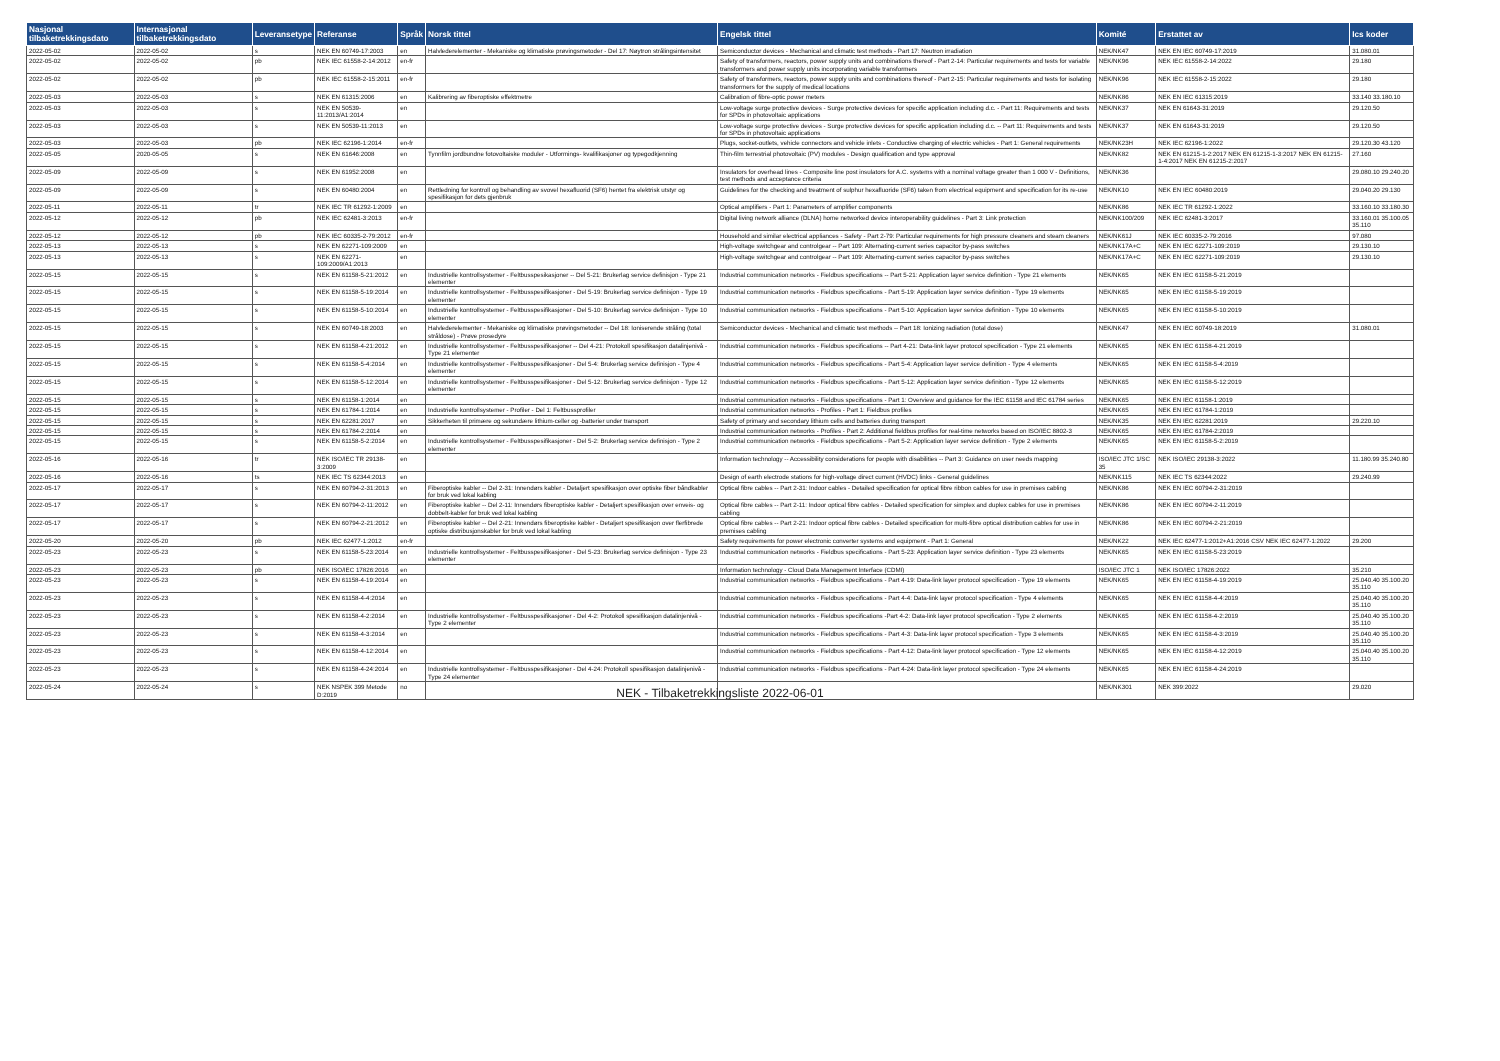| Nasjonal tilbaketrekkingsdato | Internasjonal tilbaketrekkingsdato | Leveransetype | Referanse | Språk | Norsk tittel | Engelsk tittel | Komité | Erstattet av | Ics koder |
| --- | --- | --- | --- | --- | --- | --- | --- | --- | --- |
| 2022-05-02 | 2022-05-02 | s | NEK EN 60749-17:2003 | en | Halvlederelementer - Mekaniske og klimatiske prøvingsmetoder - Del 17: Nøytron strålingsintensitet | Semiconductor devices - Mechanical and climatic test methods - Part 17: Neutron irradiation | NEK/NK47 | NEK EN IEC 60749-17:2019 | 31.080.01 |
| 2022-05-02 | 2022-05-02 | pb | NEK IEC 61558-2-14:2012 | en-fr | | Safety of transformers, reactors, power supply units and combinations thereof - Part 2-14: Particular requirements and tests for variable transformers and power supply units incorporating variable transformers | NEK/NK96 | NEK IEC 61558-2-14:2022 | 29.180 |
| 2022-05-02 | 2022-05-02 | pb | NEK IEC 61558-2-15:2011 | en-fr | | Safety of transformers, reactors, power supply units and combinations thereof - Part 2-15: Particular requirements and tests for isolating transformers for the supply of medical locations | NEK/NK96 | NEK IEC 61558-2-15:2022 | 29.180 |
| 2022-05-03 | 2022-05-03 | s | NEK EN 61315:2006 | en | Kalibrering av fiberoptiske effektmetre | Calibration of fibre-optic power meters | NEK/NK86 | NEK EN IEC 61315:2019 | 33.140 33.180.10 |
| 2022-05-03 | 2022-05-03 | s | NEK EN 50539-11:2013/A1:2014 | en | | Low-voltage surge protective devices - Surge protective devices for specific application including d.c. - Part 11: Requirements and tests for SPDs in photovoltaic applications | NEK/NK37 | NEK EN 61643-31:2019 | 29.120.50 |
| 2022-05-03 | 2022-05-03 | s | NEK EN 50539-11:2013 | en | | Low-voltage surge protective devices - Surge protective devices for specific application including d.c. -- Part 11: Requirements and tests for SPDs in photovoltaic applications | NEK/NK37 | NEK EN 61643-31:2019 | 29.120.50 |
| 2022-05-03 | 2022-05-03 | pb | NEK IEC 62196-1:2014 | en-fr | | Plugs, socket-outlets, vehicle connectors and vehicle inlets - Conductive charging of electric vehicles - Part 1: General requirements | NEK/NK23H | NEK IEC 62196-1:2022 | 29.120.30 43.120 |
| 2022-05-05 | 2020-05-05 | s | NEK EN 61646:2008 | en | Tynnfilm jordbundne fotovoltaiske moduler - Utformings- kvalifikasjoner og typegodkjenning | Thin-film terrestrial photovoltaic (PV) modules - Design qualification and type approval | NEK/NK82 | NEK EN 61215-1-2:2017 NEK EN 61215-1-3:2017 NEK EN 61215-1-4:2017 NEK EN 61215-2:2017 | 27.160 |
| 2022-05-09 | 2022-05-09 | s | NEK EN 61952:2008 | en | | Insulators for overhead lines - Composite line post insulators for A.C. systems with a nominal voltage greater than 1 000 V - Definitions, test methods and acceptance criteria | NEK/NK36 | | 29.080.10 29.240.20 |
| 2022-05-09 | 2022-05-09 | s | NEK EN 60480:2004 | en | Rettledning for kontroll og behandling av svovel hexafluorid (SF6) hentet fra elektrisk utstyr og spesifikasjon for dets gjenbruk | Guidelines for the checking and treatment of sulphur hexafluoride (SF6) taken from electrical equipment and specification for its re-use | NEK/NK10 | NEK EN IEC 60480:2019 | 29.040.20 29.130 |
| 2022-05-11 | 2022-05-11 | tr | NEK IEC TR 61292-1:2009 | en | | Optical amplifiers - Part 1: Parameters of amplifier components | NEK/NK86 | NEK IEC TR 61292-1:2022 | 33.160.10 33.180.30 |
| 2022-05-12 | 2022-05-12 | pb | NEK IEC 62481-3:2013 | en-fr | | Digital living network alliance (DLNA) home networked device interoperability guidelines - Part 3: Link protection | NEK/NK100/209 | NEK IEC 62481-3:2017 | 33.160.01 35.100.05 35.110 |
| 2022-05-12 | 2022-05-12 | pb | NEK IEC 60335-2-79:2012 | en-fr | | Household and similar electrical appliances - Safety - Part 2-79: Particular requirements for high pressure cleaners and steam cleaners | NEK/NK61J | NEK IEC 60335-2-79:2016 | 97.080 |
| 2022-05-13 | 2022-05-13 | s | NEK EN 62271-109:2009 | en | | High-voltage switchgear and controlgear -- Part 109: Alternating-current series capacitor by-pass switches | NEK/NK17A+C | NEK EN IEC 62271-109:2019 | 29.130.10 |
| 2022-05-13 | 2022-05-13 | s | NEK EN 62271-109:2009/A1:2013 | en | | High-voltage switchgear and controlgear -- Part 109: Alternating-current series capacitor by-pass switches | NEK/NK17A+C | NEK EN IEC 62271-109:2019 | 29.130.10 |
| 2022-05-15 | 2022-05-15 | s | NEK EN 61158-5-21:2012 | en | Industrielle kontrollsystemer - Feltbusspesikasjoner -- Del 5-21: Brukerlag service definisjon - Type 21 elementer | Industrial communication networks - Fieldbus specifications -- Part 5-21: Application layer service definition - Type 21 elements | NEK/NK65 | NEK EN IEC 61158-5-21:2019 | |
| 2022-05-15 | 2022-05-15 | s | NEK EN 61158-5-19:2014 | en | Industrielle kontrollsystemer - Feltbusspesifikasjoner - Del 5-19: Brukerlag service definisjon - Type 19 elementer | Industrial communication networks - Fieldbus specifications - Part 5-19: Application layer service definition - Type 19 elements | NEK/NK65 | NEK EN IEC 61158-5-19:2019 | |
| 2022-05-15 | 2022-05-15 | s | NEK EN 61158-5-10:2014 | en | Industrielle kontrollsystemer - Feltbusspesifikasjoner - Del 5-10: Brukerlag service definisjon - Type 10 elementer | Industrial communication networks - Fieldbus specifications - Part 5-10: Application layer service definition - Type 10 elements | NEK/NK65 | NEK EN IEC 61158-5-10:2019 | |
| 2022-05-15 | 2022-05-15 | s | NEK EN 60749-18:2003 | en | Halvlederelementer - Mekaniske og klimatiske prøvingsmetoder -- Del 18: Ioniserende stråling (total stråldose) - Prøve prosedyre | Semiconductor devices - Mechanical and climatic test methods -- Part 18: Ionizing radiation (total dose) | NEK/NK47 | NEK EN IEC 60749-18:2019 | 31.080.01 |
| 2022-05-15 | 2022-05-15 | s | NEK EN 61158-4-21:2012 | en | Industrielle kontrollsystemer - Feltbusspesifikasjoner -- Del 4-21: Protokoll spesifikasjon datalinjenivå - Type 21 elementer | Industrial communication networks - Fieldbus specifications -- Part 4-21: Data-link layer protocol specification - Type 21 elements | NEK/NK65 | NEK EN IEC 61158-4-21:2019 | |
| 2022-05-15 | 2022-05-15 | s | NEK EN 61158-5-4:2014 | en | Industrielle kontrollsystemer - Feltbusspesifikasjoner - Del 5-4: Brukerlag service definisjon - Type 4 elementer | Industrial communication networks - Fieldbus specifications - Part 5-4: Application layer service definition - Type 4 elements | NEK/NK65 | NEK EN IEC 61158-5-4:2019 | |
| 2022-05-15 | 2022-05-15 | s | NEK EN 61158-5-12:2014 | en | Industrielle kontrollsystemer - Feltbusspesifikasjoner - Del 5-12: Brukerlag service definisjon - Type 12 elementer | Industrial communication networks - Fieldbus specifications - Part 5-12: Application layer service definition - Type 12 elements | NEK/NK65 | NEK EN IEC 61158-5-12:2019 | |
| 2022-05-15 | 2022-05-15 | s | NEK EN 61158-1:2014 | en | | Industrial communication networks - Fieldbus specifications - Part 1: Overview and guidance for the IEC 61158 and IEC 61784 series | NEK/NK65 | NEK EN IEC 61158-1:2019 | |
| 2022-05-15 | 2022-05-15 | s | NEK EN 61784-1:2014 | en | Industrielle kontrollsystemer - Profiler - Del 1: Feltbussprofiler | Industrial communication networks - Profiles - Part 1: Fieldbus profiles | NEK/NK65 | NEK EN IEC 61784-1:2019 | |
| 2022-05-15 | 2022-05-15 | s | NEK EN 62281:2017 | en | Sikkerheten til primære og sekundære lithium-celler og -batterier under transport | Safety of primary and secondary lithium cells and batteries during transport | NEK/NK35 | NEK EN IEC 62281:2019 | 29.220.10 |
| 2022-05-15 | 2022-05-15 | s | NEK EN 61784-2:2014 | en | | Industrial communication networks - Profiles - Part 2: Additional fieldbus profiles for real-time networks based on ISO/IEC 8802-3 | NEK/NK65 | NEK EN IEC 61784-2:2019 | |
| 2022-05-15 | 2022-05-15 | s | NEK EN 61158-5-2:2014 | en | Industrielle kontrollsystemer - Feltbusspesifikasjoner - Del 5-2: Brukerlag service definisjon - Type 2 elementer | Industrial communication networks - Fieldbus specifications - Part 5-2: Application layer service definition - Type 2 elements | NEK/NK65 | NEK EN IEC 61158-5-2:2019 | |
| 2022-05-16 | 2022-05-16 | tr | NEK ISO/IEC TR 29138-3:2009 | en | | Information technology -- Accessibility considerations for people with disabilities -- Part 3: Guidance on user needs mapping | ISO/IEC JTC 1/SC 35 | NEK ISO/IEC 29138-3:2022 | 11.180.99 35.240.80 |
| 2022-05-16 | 2022-05-16 | ts | NEK IEC TS 62344:2013 | en | | Design of earth electrode stations for high-voltage direct current (HVDC) links - General guidelines | NEK/NK115 | NEK IEC TS 62344:2022 | 29.240.99 |
| 2022-05-17 | 2022-05-17 | s | NEK EN 60794-2-31:2013 | en | Fiberoptiske kabler -- Del 2-31: Innendørs kabler - Detaljert spesifikasjon over optiske fiber båndkabler for bruk ved lokal kabling | Optical fibre cables -- Part 2-31: Indoor cables - Detailed specification for optical fibre ribbon cables for use in premises cabling | NEK/NK86 | NEK EN IEC 60794-2-31:2019 | |
| 2022-05-17 | 2022-05-17 | s | NEK EN 60794-2-11:2012 | en | Fiberoptiske kabler -- Del 2-11: Innendørs fiberoptiske kabler - Detaljert spesifikasjon over enveis- og dobbelt-kabler for bruk ved lokal kabling | Optical fibre cables -- Part 2-11: Indoor optical fibre cables - Detailed specification for simplex and duplex cables for use in premises cabling | NEK/NK86 | NEK EN IEC 60794-2-11:2019 | |
| 2022-05-17 | 2022-05-17 | s | NEK EN 60794-2-21:2012 | en | Fiberoptiske kabler -- Del 2-21: Innendørs fiberoptiske kabler - Detaljert spesifikasjon over flerfibrede optiske distribusjonskabler for bruk ved lokal kabling | Optical fibre cables -- Part 2-21: Indoor optical fibre cables - Detailed specification for multi-fibre optical distribution cables for use in premises cabling | NEK/NK86 | NEK EN IEC 60794-2-21:2019 | |
| 2022-05-20 | 2022-05-20 | pb | NEK IEC 62477-1:2012 | en-fr | | Safety requirements for power electronic converter systems and equipment - Part 1: General | NEK/NK22 | NEK IEC 62477-1:2012+A1:2016 CSV NEK IEC 62477-1:2022 | 29.200 |
| 2022-05-23 | 2022-05-23 | s | NEK EN 61158-5-23:2014 | en | Industrielle kontrollsystemer - Feltbusspesifikasjoner - Del 5-23: Brukerlag service definisjon - Type 23 elementer | Industrial communication networks - Fieldbus specifications - Part 5-23: Application layer service definition - Type 23 elements | NEK/NK65 | NEK EN IEC 61158-5-23:2019 | |
| 2022-05-23 | 2022-05-23 | pb | NEK ISO/IEC 17826:2016 | en | | Information technology - Cloud Data Management Interface (CDMI) | ISO/IEC JTC 1 | NEK ISO/IEC 17826:2022 | 35.210 |
| 2022-05-23 | 2022-05-23 | s | NEK EN 61158-4-19:2014 | en | | Industrial communication networks - Fieldbus specifications - Part 4-19: Data-link layer protocol specification - Type 19 elements | NEK/NK65 | NEK EN IEC 61158-4-19:2019 | 25.040.40 35.100.20 35.110 |
| 2022-05-23 | 2022-05-23 | s | NEK EN 61158-4-4:2014 | en | | Industrial communication networks - Fieldbus specifications - Part 4-4: Data-link layer protocol specification - Type 4 elements | NEK/NK65 | NEK EN IEC 61158-4-4:2019 | 25.040.40 35.100.20 35.110 |
| 2022-05-23 | 2022-05-23 | s | NEK EN 61158-4-2:2014 | en | Industrielle kontrollsystemer - Feltbusspesifikasjoner - Del 4-2: Protokoll spesifikasjon datalinjenivå - Type 2 elementer | Industrial communication networks - Fieldbus specifications -Part 4-2: Data-link layer protocol specification - Type 2 elements | NEK/NK65 | NEK EN IEC 61158-4-2:2019 | 25.040.40 35.100.20 35.110 |
| 2022-05-23 | 2022-05-23 | s | NEK EN 61158-4-3:2014 | en | | Industrial communication networks - Fieldbus specifications - Part 4-3: Data-link layer protocol specification - Type 3 elements | NEK/NK65 | NEK EN IEC 61158-4-3:2019 | 25.040.40 35.100.20 35.110 |
| 2022-05-23 | 2022-05-23 | s | NEK EN 61158-4-12:2014 | en | | Industrial communication networks - Fieldbus specifications - Part 4-12: Data-link layer protocol specification - Type 12 elements | NEK/NK65 | NEK EN IEC 61158-4-12:2019 | 25.040.40 35.100.20 35.110 |
| 2022-05-23 | 2022-05-23 | s | NEK EN 61158-4-24:2014 | en | Industrielle kontrollsystemer - Feltbusspesifikasjoner - Del 4-24: Protokoll spesifikasjon datalinjenivå - Type 24 elementer | Industrial communication networks - Fieldbus specifications - Part 4-24: Data-link layer protocol specification - Type 24 elements | NEK/NK65 | NEK EN IEC 61158-4-24:2019 | |
| 2022-05-24 | 2022-05-24 | s | NEK NSPEK 399 Metode D:2019 | no | | | NEK/NK301 | NEK 399:2022 | 29.020 |
NEK - Tilbaketrekkingsliste 2022-06-01